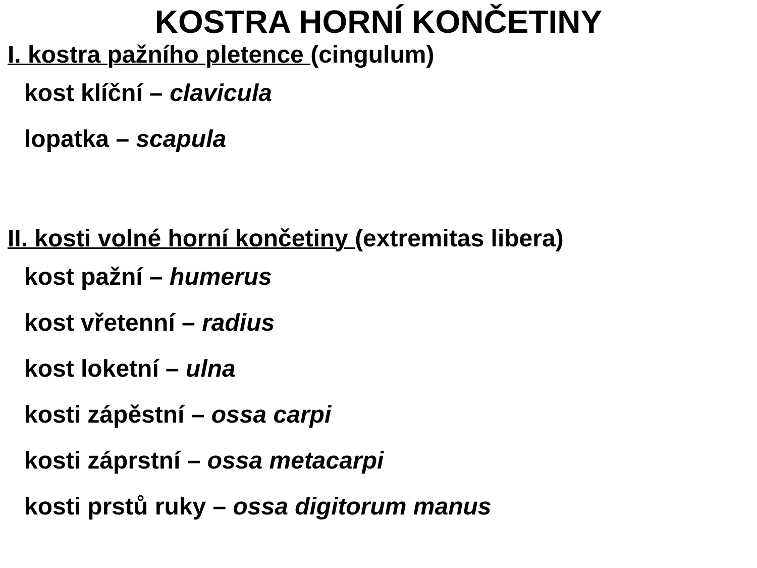KOSTRA HORNÍ KONČETINY
I. kostra pažního pletence (cingulum)
kost klíční – clavicula
lopatka – scapula
II. kosti volné horní končetiny (extremitas libera)
kost pažní – humerus
kost vřetenní – radius
kost loketní – ulna
kosti zápěstní – ossa carpi
kosti záprstní – ossa metacarpi
kosti prstů ruky – ossa digitorum manus